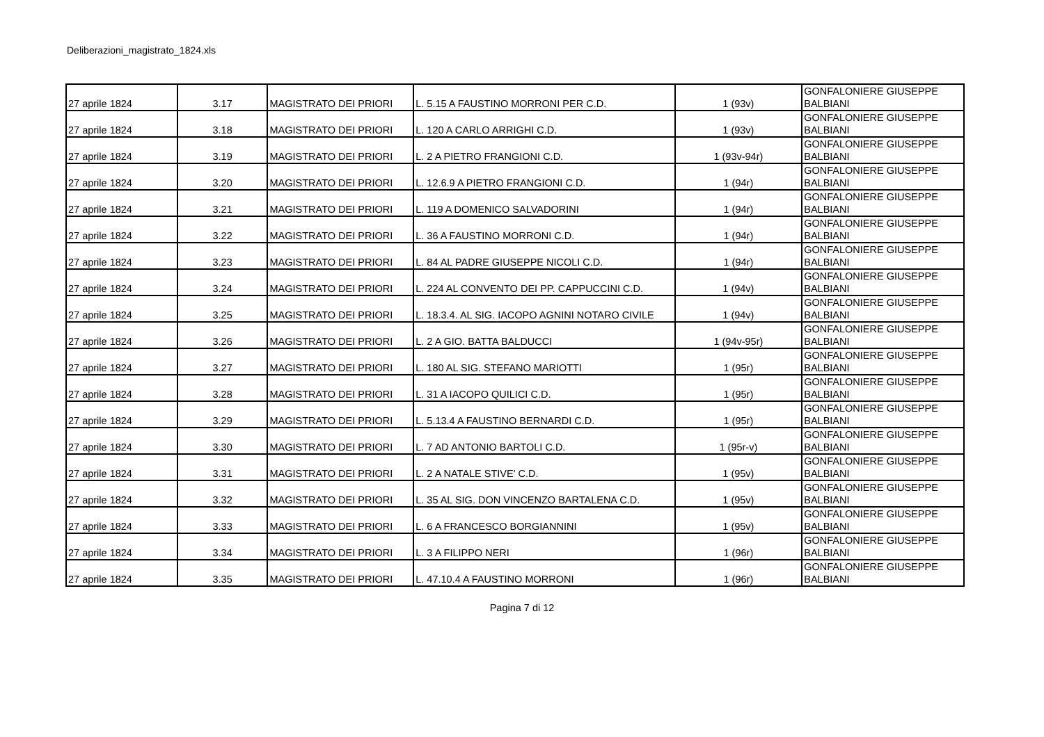Deliberazioni_magistrato_1824.xls
| 27 aprile 1824 | 3.17 | MAGISTRATO DEI PRIORI | L. 5.15 A FAUSTINO MORRONI PER C.D. | 1 (93v) | GONFALONIERE GIUSEPPE BALBIANI |
| 27 aprile 1824 | 3.18 | MAGISTRATO DEI PRIORI | L. 120 A CARLO ARRIGHI C.D. | 1 (93v) | GONFALONIERE GIUSEPPE BALBIANI |
| 27 aprile 1824 | 3.19 | MAGISTRATO DEI PRIORI | L. 2 A PIETRO FRANGIONI C.D. | 1 (93v-94r) | GONFALONIERE GIUSEPPE BALBIANI |
| 27 aprile 1824 | 3.20 | MAGISTRATO DEI PRIORI | L. 12.6.9 A PIETRO FRANGIONI C.D. | 1 (94r) | GONFALONIERE GIUSEPPE BALBIANI |
| 27 aprile 1824 | 3.21 | MAGISTRATO DEI PRIORI | L. 119 A DOMENICO SALVADORINI | 1 (94r) | GONFALONIERE GIUSEPPE BALBIANI |
| 27 aprile 1824 | 3.22 | MAGISTRATO DEI PRIORI | L. 36 A FAUSTINO MORRONI C.D. | 1 (94r) | GONFALONIERE GIUSEPPE BALBIANI |
| 27 aprile 1824 | 3.23 | MAGISTRATO DEI PRIORI | L. 84 AL PADRE GIUSEPPE NICOLI C.D. | 1 (94r) | GONFALONIERE GIUSEPPE BALBIANI |
| 27 aprile 1824 | 3.24 | MAGISTRATO DEI PRIORI | L. 224 AL CONVENTO DEI PP. CAPPUCCINI C.D. | 1 (94v) | GONFALONIERE GIUSEPPE BALBIANI |
| 27 aprile 1824 | 3.25 | MAGISTRATO DEI PRIORI | L. 18.3.4. AL SIG. IACOPO AGNINI NOTARO CIVILE | 1 (94v) | GONFALONIERE GIUSEPPE BALBIANI |
| 27 aprile 1824 | 3.26 | MAGISTRATO DEI PRIORI | L. 2 A GIO. BATTA BALDUCCI | 1 (94v-95r) | GONFALONIERE GIUSEPPE BALBIANI |
| 27 aprile 1824 | 3.27 | MAGISTRATO DEI PRIORI | L. 180 AL SIG. STEFANO MARIOTTI | 1 (95r) | GONFALONIERE GIUSEPPE BALBIANI |
| 27 aprile 1824 | 3.28 | MAGISTRATO DEI PRIORI | L. 31 A IACOPO QUILICI C.D. | 1 (95r) | GONFALONIERE GIUSEPPE BALBIANI |
| 27 aprile 1824 | 3.29 | MAGISTRATO DEI PRIORI | L. 5.13.4 A FAUSTINO BERNARDI C.D. | 1 (95r) | GONFALONIERE GIUSEPPE BALBIANI |
| 27 aprile 1824 | 3.30 | MAGISTRATO DEI PRIORI | L. 7 AD ANTONIO BARTOLI C.D. | 1 (95r-v) | GONFALONIERE GIUSEPPE BALBIANI |
| 27 aprile 1824 | 3.31 | MAGISTRATO DEI PRIORI | L. 2 A NATALE STIVE' C.D. | 1 (95v) | GONFALONIERE GIUSEPPE BALBIANI |
| 27 aprile 1824 | 3.32 | MAGISTRATO DEI PRIORI | L. 35 AL SIG. DON VINCENZO BARTALENA C.D. | 1 (95v) | GONFALONIERE GIUSEPPE BALBIANI |
| 27 aprile 1824 | 3.33 | MAGISTRATO DEI PRIORI | L. 6 A FRANCESCO BORGIANNINI | 1 (95v) | GONFALONIERE GIUSEPPE BALBIANI |
| 27 aprile 1824 | 3.34 | MAGISTRATO DEI PRIORI | L. 3 A FILIPPO NERI | 1 (96r) | GONFALONIERE GIUSEPPE BALBIANI |
| 27 aprile 1824 | 3.35 | MAGISTRATO DEI PRIORI | L. 47.10.4 A FAUSTINO MORRONI | 1 (96r) | GONFALONIERE GIUSEPPE BALBIANI |
Pagina 7 di 12